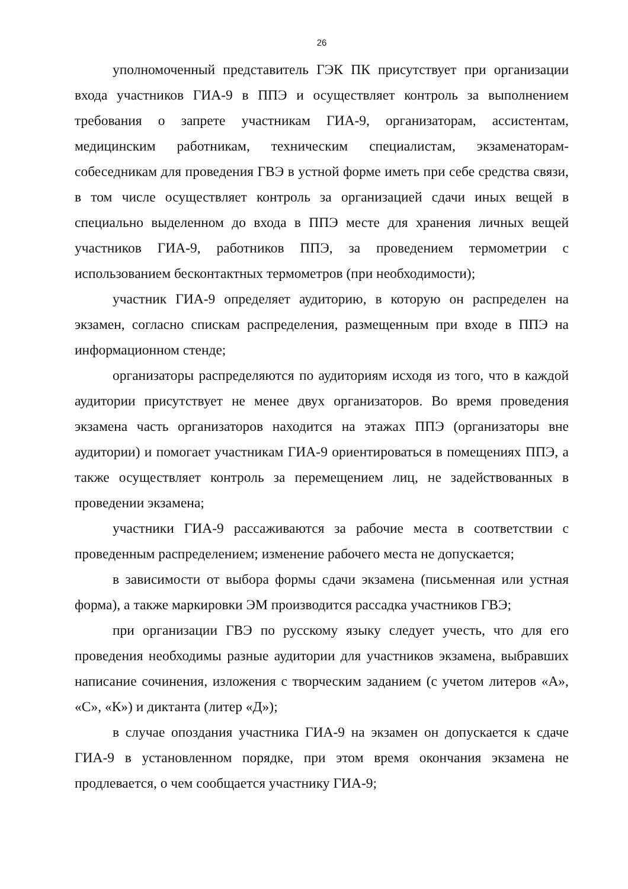26
уполномоченный представитель ГЭК ПК присутствует при организации входа участников ГИА-9 в ППЭ и осуществляет контроль за выполнением требования о запрете участникам ГИА-9, организаторам, ассистентам, медицинским работникам, техническим специалистам, экзаменаторам-собеседникам для проведения ГВЭ в устной форме иметь при себе средства связи, в том числе осуществляет контроль за организацией сдачи иных вещей в специально выделенном до входа в ППЭ месте для хранения личных вещей участников ГИА-9, работников ППЭ, за проведением термометрии с использованием бесконтактных термометров (при необходимости);
участник ГИА-9 определяет аудиторию, в которую он распределен на экзамен, согласно спискам распределения, размещенным при входе в ППЭ на информационном стенде;
организаторы распределяются по аудиториям исходя из того, что в каждой аудитории присутствует не менее двух организаторов. Во время проведения экзамена часть организаторов находится на этажах ППЭ (организаторы вне аудитории) и помогает участникам ГИА-9 ориентироваться в помещениях ППЭ, а также осуществляет контроль за перемещением лиц, не задействованных в проведении экзамена;
участники ГИА-9 рассаживаются за рабочие места в соответствии с проведенным распределением; изменение рабочего места не допускается;
в зависимости от выбора формы сдачи экзамена (письменная или устная форма), а также маркировки ЭМ производится рассадка участников ГВЭ;
при организации ГВЭ по русскому языку следует учесть, что для его проведения необходимы разные аудитории для участников экзамена, выбравших написание сочинения, изложения с творческим заданием (с учетом литеров «А», «С», «К») и диктанта (литер «Д»);
в случае опоздания участника ГИА-9 на экзамен он допускается к сдаче ГИА-9 в установленном порядке, при этом время окончания экзамена не продлевается, о чем сообщается участнику ГИА-9;